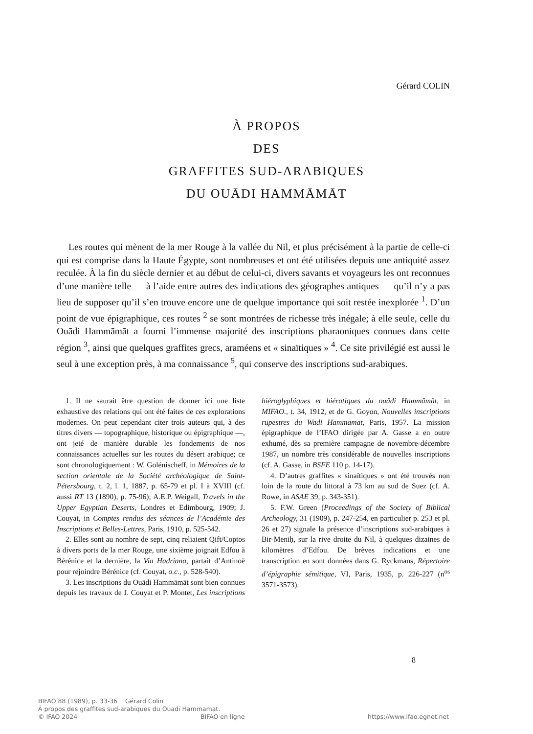Gérard COLIN
À PROPOS
DES
GRAFFITES SUD-ARABIQUES
DU OUĀDI HAMMĀMĀT
Les routes qui mènent de la mer Rouge à la vallée du Nil, et plus précisément à la partie de celle-ci qui est comprise dans la Haute Égypte, sont nombreuses et ont été utilisées depuis une antiquité assez reculée. À la fin du siècle dernier et au début de celui-ci, divers savants et voyageurs les ont reconnues d’une manière telle — à l’aide entre autres des indications des géographes antiques — qu’il n’y a pas lieu de supposer qu’il s’en trouve encore une de quelque importance qui soit restée inexplorée <sup>1</sup>. D’un point de vue épigraphique, ces routes <sup>2</sup> se sont montrées de richesse très inégale; à elle seule, celle du Ouādi Hammāmāt a fourni l’immense majorité des inscriptions pharaoniques connues dans cette région <sup>3</sup>, ainsi que quelques graffites grecs, araméens et « sinaïtiques » <sup>4</sup>. Ce site privilégié est aussi le seul à une exception près, à ma connaissance <sup>5</sup>, qui conserve des inscriptions sud-arabiques.
1. Il ne saurait être question de donner ici une liste exhaustive des relations qui ont été faites de ces explorations modernes. On peut cependant citer trois auteurs qui, à des titres divers — topographique, historique ou épigraphique —, ont jeté de manière durable les fondements de nos connaissances actuelles sur les routes du désert arabique; ce sont chronologiquement : W. Goléni­scheff, in Mémoires de la section orientale de la Société archéologique de Saint-Pétersbourg, t. 2, l. 1, 1887, p. 65-79 et pl. I à XVIII (cf. aussi RT 13 (1890), p. 75-96); A.E.P. Weigall, Travels in the Upper Egyptian Deserts, Londres et Edimbourg, 1909; J. Couyat, in Comptes rendus des séances de l’Académie des Inscriptions et Belles-Lettres, Paris, 1910, p. 525-542.
2. Elles sont au nombre de sept, cinq reliaient Qift/Coptos à divers ports de la mer Rouge, une sixième joignait Edfou à Bérénice et la dernière, la Via Hadriana, partait d’Antinoë pour rejoindre Bérénice (cf. Couyat, o.c., p. 528-540).
3. Les inscriptions du Ouādi Hammāmāt sont bien connues depuis les travaux de J. Couyat et P. Montet, Les inscriptions hiéroglyphiques et hiératiques du ouâdi Hammâmât, in MIFAO., t. 34, 1912, et de G. Goyon, Nouvelles inscriptions rupestres du Wadi Hammamat, Paris, 1957. La mission épigraphique de l’IFAO dirigée par A. Gasse a en outre exhumé, dès sa première campagne de novembre-décembre 1987, un nombre très considérable de nouvelles inscriptions (cf. A. Gasse, in BSFE 110 p. 14-17).
4. D’autres graffites « sinaïtiques » ont été trouvés non loin de la route du littoral à 73 km au sud de Suez (cf. A. Rowe, in ASAE 39, p. 343-351).
5. F.W. Green (Proceedings of the Society of Biblical Archeology, 31 (1909), p. 247-254, en particulier p. 253 et pl. 26 et 27) signale la présence d’inscriptions sud-arabiques à Bir-Meniḥ, sur la rive droite du Nil, à quelques dizaines de kilomètres d’Edfou. De brèves indications et une transcription en sont données dans G. Ryckmans, Répertoire d’épigraphie sémitique, VI, Paris, 1935, p. 226-227 (n<sup>os</sup> 3571-3573).
8
BIFAO 88 (1989), p. 33-36 Gérard Colin
À propos des graffites sud-arabiques du Ouadi Hammamat.
© IFAO 2024 BIFAO en ligne https://www.ifao.egnet.net